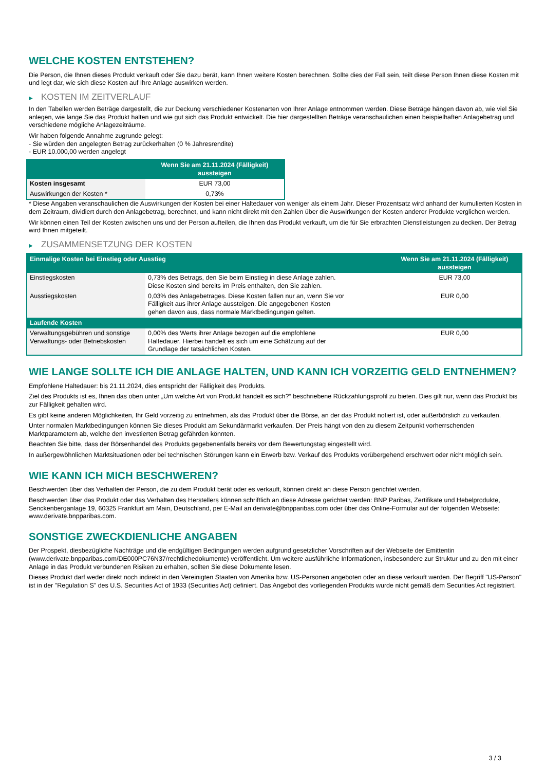WELCHE KOSTEN ENTSTEHEN?
Die Person, die Ihnen dieses Produkt verkauft oder Sie dazu berät, kann Ihnen weitere Kosten berechnen. Sollte dies der Fall sein, teilt diese Person Ihnen diese Kosten mit und legt dar, wie sich diese Kosten auf Ihre Anlage auswirken werden.
▶ KOSTEN IM ZEITVERLAUF
In den Tabellen werden Beträge dargestellt, die zur Deckung verschiedener Kostenarten von Ihrer Anlage entnommen werden. Diese Beträge hängen davon ab, wie viel Sie anlegen, wie lange Sie das Produkt halten und wie gut sich das Produkt entwickelt. Die hier dargestellten Beträge veranschaulichen einen beispielhaften Anlagebetrag und verschiedene mögliche Anlagezeiträume.
Wir haben folgende Annahme zugrunde gelegt:
- Sie würden den angelegten Betrag zurückerhalten (0 % Jahresrendite)
- EUR 10.000,00 werden angelegt
| | Wenn Sie am 21.11.2024 (Fälligkeit) aussteigen |
| --- | --- |
| Kosten insgesamt | EUR 73,00 |
| Auswirkungen der Kosten * | 0,73% |
* Diese Angaben veranschaulichen die Auswirkungen der Kosten bei einer Haltedauer von weniger als einem Jahr. Dieser Prozentsatz wird anhand der kumulierten Kosten in dem Zeitraum, dividiert durch den Anlagebetrag, berechnet, und kann nicht direkt mit den Zahlen über die Auswirkungen der Kosten anderer Produkte verglichen werden.
Wir können einen Teil der Kosten zwischen uns und der Person aufteilen, die Ihnen das Produkt verkauft, um die für Sie erbrachten Dienstleistungen zu decken. Der Betrag wird Ihnen mitgeteilt.
▶ ZUSAMMENSETZUNG DER KOSTEN
| Einmalige Kosten bei Einstieg oder Ausstieg | | Wenn Sie am 21.11.2024 (Fälligkeit) aussteigen |
| --- | --- | --- |
| Einstiegskosten | 0,73% des Betrags, den Sie beim Einstieg in diese Anlage zahlen. Diese Kosten sind bereits im Preis enthalten, den Sie zahlen. | EUR 73,00 |
| Ausstiegskosten | 0,03% des Anlagebetrages. Diese Kosten fallen nur an, wenn Sie vor Fälligkeit aus ihrer Anlage aussteigen. Die angegebenen Kosten gehen davon aus, dass normale Marktbedingungen gelten. | EUR 0,00 |
| Laufende Kosten | | |
| Verwaltungsgebühren und sonstige Verwaltungs- oder Betriebskosten | 0,00% des Werts ihrer Anlage bezogen auf die empfohlene Haltedauer. Hierbei handelt es sich um eine Schätzung auf der Grundlage der tatsächlichen Kosten. | EUR 0,00 |
WIE LANGE SOLLTE ICH DIE ANLAGE HALTEN, UND KANN ICH VORZEITIG GELD ENTNEHMEN?
Empfohlene Haltedauer: bis 21.11.2024, dies entspricht der Fälligkeit des Produkts.
Ziel des Produkts ist es, Ihnen das oben unter „Um welche Art von Produkt handelt es sich?“ beschriebene Rückzahlungsprofil zu bieten. Dies gilt nur, wenn das Produkt bis zur Fälligkeit gehalten wird.
Es gibt keine anderen Möglichkeiten, Ihr Geld vorzeitig zu entnehmen, als das Produkt über die Börse, an der das Produkt notiert ist, oder außerbörslich zu verkaufen.
Unter normalen Marktbedingungen können Sie dieses Produkt am Sekundärmarkt verkaufen. Der Preis hängt von den zu diesem Zeitpunkt vorherrschenden Marktparametern ab, welche den investierten Betrag gefährden könnten.
Beachten Sie bitte, dass der Börsenhandel des Produkts gegebenenfalls bereits vor dem Bewertungstag eingestellt wird.
In außergewöhnlichen Marktsituationen oder bei technischen Störungen kann ein Erwerb bzw. Verkauf des Produkts vorübergehend erschwert oder nicht möglich sein.
WIE KANN ICH MICH BESCHWEREN?
Beschwerden über das Verhalten der Person, die zu dem Produkt berät oder es verkauft, können direkt an diese Person gerichtet werden.
Beschwerden über das Produkt oder das Verhalten des Herstellers können schriftlich an diese Adresse gerichtet werden: BNP Paribas, Zertifikate und Hebelprodukte, Senckenberganlage 19, 60325 Frankfurt am Main, Deutschland, per E-Mail an derivate@bnpparibas.com oder über das Online-Formular auf der folgenden Webseite: www.derivate.bnpparibas.com.
SONSTIGE ZWECKDIENLICHE ANGABEN
Der Prospekt, diesbezügliche Nachträge und die endgültigen Bedingungen werden aufgrund gesetzlicher Vorschriften auf der Webseite der Emittentin (www.derivate.bnpparibas.com/DE000PC76N37/rechtlichedokumente) veröffentlicht. Um weitere ausführliche Informationen, insbesondere zur Struktur und zu den mit einer Anlage in das Produkt verbundenen Risiken zu erhalten, sollten Sie diese Dokumente lesen.
Dieses Produkt darf weder direkt noch indirekt in den Vereinigten Staaten von Amerika bzw. US-Personen angeboten oder an diese verkauft werden. Der Begriff "US-Person" ist in der "Regulation S" des U.S. Securities Act of 1933 (Securities Act) definiert. Das Angebot des vorliegenden Produkts wurde nicht gemäß dem Securities Act registriert.
3 / 3